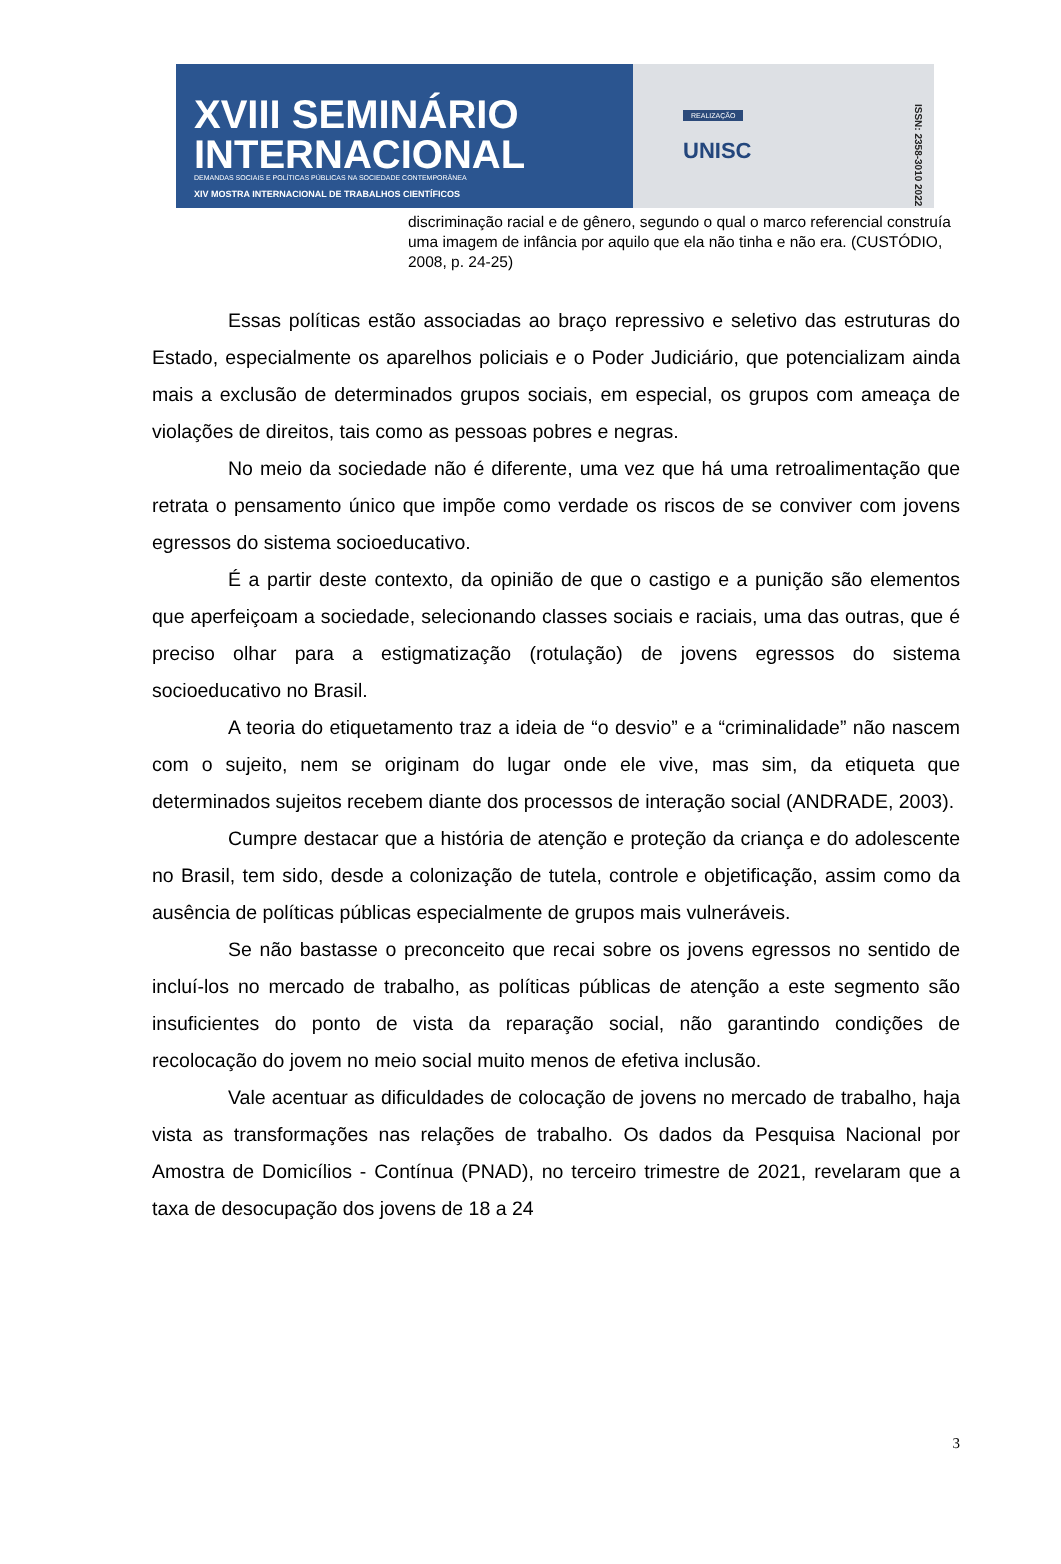XVIII SEMINÁRIO INTERNACIONAL
DEMANDAS SOCIAIS E POLÍTICAS PÚBLICAS NA SOCIEDADE CONTEMPORÂNEA
XIV MOSTRA INTERNACIONAL DE TRABALHOS CIENTÍFICOS
REALIZAÇÃO
UNISC
ISSN: 2358-3010 2022
discriminação racial e de gênero, segundo o qual o marco referencial construía uma imagem de infância por aquilo que ela não tinha e não era. (CUSTÓDIO, 2008, p. 24-25)
Essas políticas estão associadas ao braço repressivo e seletivo das estruturas do Estado, especialmente os aparelhos policiais e o Poder Judiciário, que potencializam ainda mais a exclusão de determinados grupos sociais, em especial, os grupos com ameaça de violações de direitos, tais como as pessoas pobres e negras.
No meio da sociedade não é diferente, uma vez que há uma retroalimentação que retrata o pensamento único que impõe como verdade os riscos de se conviver com jovens egressos do sistema socioeducativo.
É a partir deste contexto, da opinião de que o castigo e a punição são elementos que aperfeiçoam a sociedade, selecionando classes sociais e raciais, uma das outras, que é preciso olhar para a estigmatização (rotulação) de jovens egressos do sistema socioeducativo no Brasil.
A teoria do etiquetamento traz a ideia de “o desvio” e a “criminalidade” não nascem com o sujeito, nem se originam do lugar onde ele vive, mas sim, da etiqueta que determinados sujeitos recebem diante dos processos de interação social (ANDRADE, 2003).
Cumpre destacar que a história de atenção e proteção da criança e do adolescente no Brasil, tem sido, desde a colonização de tutela, controle e objetificação, assim como da ausência de políticas públicas especialmente de grupos mais vulneráveis.
Se não bastasse o preconceito que recai sobre os jovens egressos no sentido de incluí-los no mercado de trabalho, as políticas públicas de atenção a este segmento são insuficientes do ponto de vista da reparação social, não garantindo condições de recolocação do jovem no meio social muito menos de efetiva inclusão.
Vale acentuar as dificuldades de colocação de jovens no mercado de trabalho, haja vista as transformações nas relações de trabalho. Os dados da Pesquisa Nacional por Amostra de Domicílios - Contínua (PNAD), no terceiro trimestre de 2021, revelaram que a taxa de desocupação dos jovens de 18 a 24
3